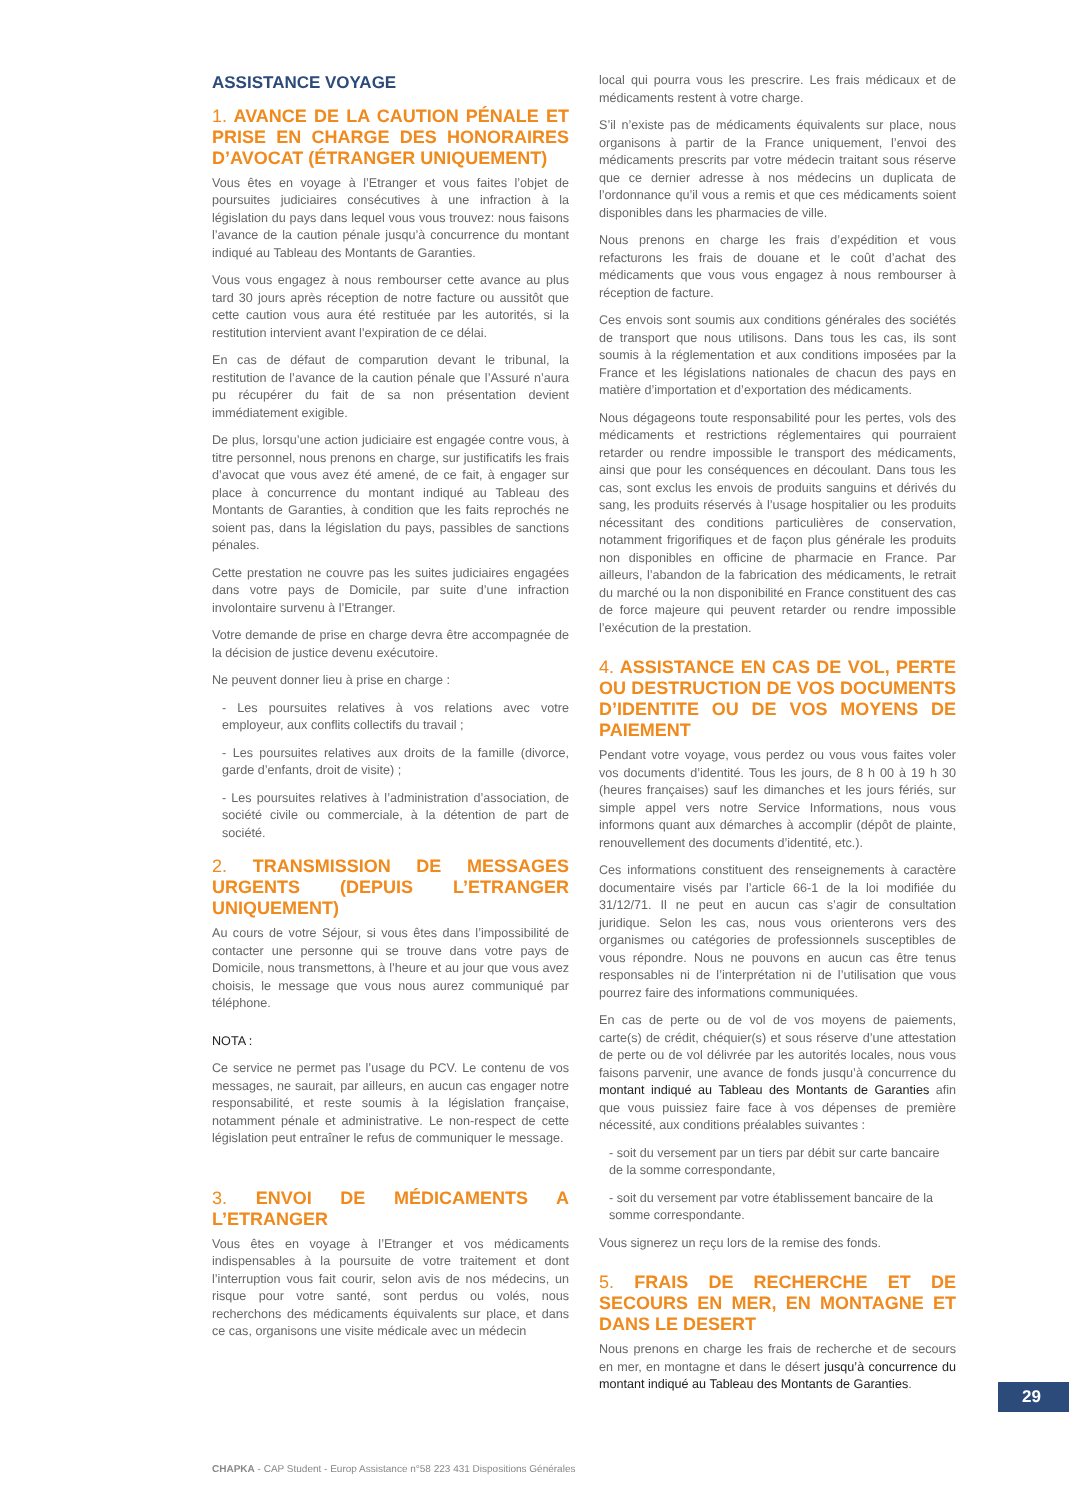ASSISTANCE VOYAGE
1. AVANCE DE LA CAUTION PÉNALE ET PRISE EN CHARGE DES HONORAIRES D’AVOCAT (ÉTRANGER UNIQUEMENT)
Vous êtes en voyage à l’Etranger et vous faites l’objet de poursuites judiciaires consécutives à une infraction à la législation du pays dans lequel vous vous trouvez: nous faisons l’avance de la caution pénale jusqu’à concurrence du montant indiqué au Tableau des Montants de Garanties.
Vous vous engagez à nous rembourser cette avance au plus tard 30 jours après réception de notre facture ou aussitôt que cette caution vous aura été restituée par les autorités, si la restitution intervient avant l’expiration de ce délai.
En cas de défaut de comparution devant le tribunal, la restitution de l’avance de la caution pénale que l’Assuré n’aura pu récupérer du fait de sa non présentation devient immédiatement exigible.
De plus, lorsqu’une action judiciaire est engagée contre vous, à titre personnel, nous prenons en charge, sur justificatifs les frais d’avocat que vous avez été amené, de ce fait, à engager sur place à concurrence du montant indiqué au Tableau des Montants de Garanties, à condition que les faits reprochés ne soient pas, dans la législation du pays, passibles de sanctions pénales.
Cette prestation ne couvre pas les suites judiciaires engagées dans votre pays de Domicile, par suite d’une infraction involontaire survenu à l’Etranger.
Votre demande de prise en charge devra être accompagnée de la décision de justice devenu exécutoire.
Ne peuvent donner lieu à prise en charge :
- Les poursuites relatives à vos relations avec votre employeur, aux conflits collectifs du travail ;
- Les poursuites relatives aux droits de la famille (divorce, garde d’enfants, droit de visite) ;
- Les poursuites relatives à l’administration d’association, de société civile ou commerciale, à la détention de part de société.
2. TRANSMISSION DE MESSAGES URGENTS (DEPUIS L’ETRANGER UNIQUEMENT)
Au cours de votre Séjour, si vous êtes dans l’impossibilité de contacter une personne qui se trouve dans votre pays de Domicile, nous transmettons, à l’heure et au jour que vous avez choisis, le message que vous nous aurez communiqué par téléphone.
NOTA :
Ce service ne permet pas l’usage du PCV. Le contenu de vos messages, ne saurait, par ailleurs, en aucun cas engager notre responsabilité, et reste soumis à la législation française, notamment pénale et administrative. Le non-respect de cette législation peut entraîner le refus de communiquer le message.
3. ENVOI DE MÉDICAMENTS A L’ETRANGER
Vous êtes en voyage à l’Etranger et vos médicaments indispensables à la poursuite de votre traitement et dont l’interruption vous fait courir, selon avis de nos médecins, un risque pour votre santé, sont perdus ou volés, nous recherchons des médicaments équivalents sur place, et dans ce cas, organisons une visite médicale avec un médecin
local qui pourra vous les prescrire. Les frais médicaux et de médicaments restent à votre charge.
S’il n’existe pas de médicaments équivalents sur place, nous organisons à partir de la France uniquement, l’envoi des médicaments prescrits par votre médecin traitant sous réserve que ce dernier adresse à nos médecins un duplicata de l’ordonnance qu’il vous a remis et que ces médicaments soient disponibles dans les pharmacies de ville.
Nous prenons en charge les frais d’expédition et vous refacturons les frais de douane et le coût d’achat des médicaments que vous vous engagez à nous rembourser à réception de facture.
Ces envois sont soumis aux conditions générales des sociétés de transport que nous utilisons. Dans tous les cas, ils sont soumis à la réglementation et aux conditions imposées par la France et les législations nationales de chacun des pays en matière d’importation et d’exportation des médicaments.
Nous dégageons toute responsabilité pour les pertes, vols des médicaments et restrictions réglementaires qui pourraient retarder ou rendre impossible le transport des médicaments, ainsi que pour les conséquences en découlant. Dans tous les cas, sont exclus les envois de produits sanguins et dérivés du sang, les produits réservés à l’usage hospitalier ou les produits nécessitant des conditions particulières de conservation, notamment frigorifiques et de façon plus générale les produits non disponibles en officine de pharmacie en France. Par ailleurs, l’abandon de la fabrication des médicaments, le retrait du marché ou la non disponibilité en France constituent des cas de force majeure qui peuvent retarder ou rendre impossible l’exécution de la prestation.
4. ASSISTANCE EN CAS DE VOL, PERTE OU DESTRUCTION DE VOS DOCUMENTS D’IDENTITE OU DE VOS MOYENS DE PAIEMENT
Pendant votre voyage, vous perdez ou vous vous faites voler vos documents d’identité. Tous les jours, de 8 h 00 à 19 h 30 (heures françaises) sauf les dimanches et les jours fériés, sur simple appel vers notre Service Informations, nous vous informons quant aux démarches à accomplir (dépôt de plainte, renouvellement des documents d’identité, etc.).
Ces informations constituent des renseignements à caractère documentaire visés par l’article 66-1 de la loi modifiée du 31/12/71. Il ne peut en aucun cas s’agir de consultation juridique. Selon les cas, nous vous orienterons vers des organismes ou catégories de professionnels susceptibles de vous répondre. Nous ne pouvons en aucun cas être tenus responsables ni de l’interprétation ni de l’utilisation que vous pourrez faire des informations communiquées.
En cas de perte ou de vol de vos moyens de paiements, carte(s) de crédit, chéquier(s) et sous réserve d’une attestation de perte ou de vol délivrée par les autorités locales, nous vous faisons parvenir, une avance de fonds jusqu’à concurrence du montant indiqué au Tableau des Montants de Garanties afin que vous puissiez faire face à vos dépenses de première nécessité, aux conditions préalables suivantes :
- soit du versement par un tiers par débit sur carte bancaire de la somme correspondante,
- soit du versement par votre établissement bancaire de la somme correspondante.
Vous signerez un reçu lors de la remise des fonds.
5. FRAIS DE RECHERCHE ET DE SECOURS EN MER, EN MONTAGNE ET DANS LE DESERT
Nous prenons en charge les frais de recherche et de secours en mer, en montagne et dans le désert jusqu’à concurrence du montant indiqué au Tableau des Montants de Garanties.
29
CHAPKA - CAP Student - Europ Assistance n°58 223 431 Dispositions Générales